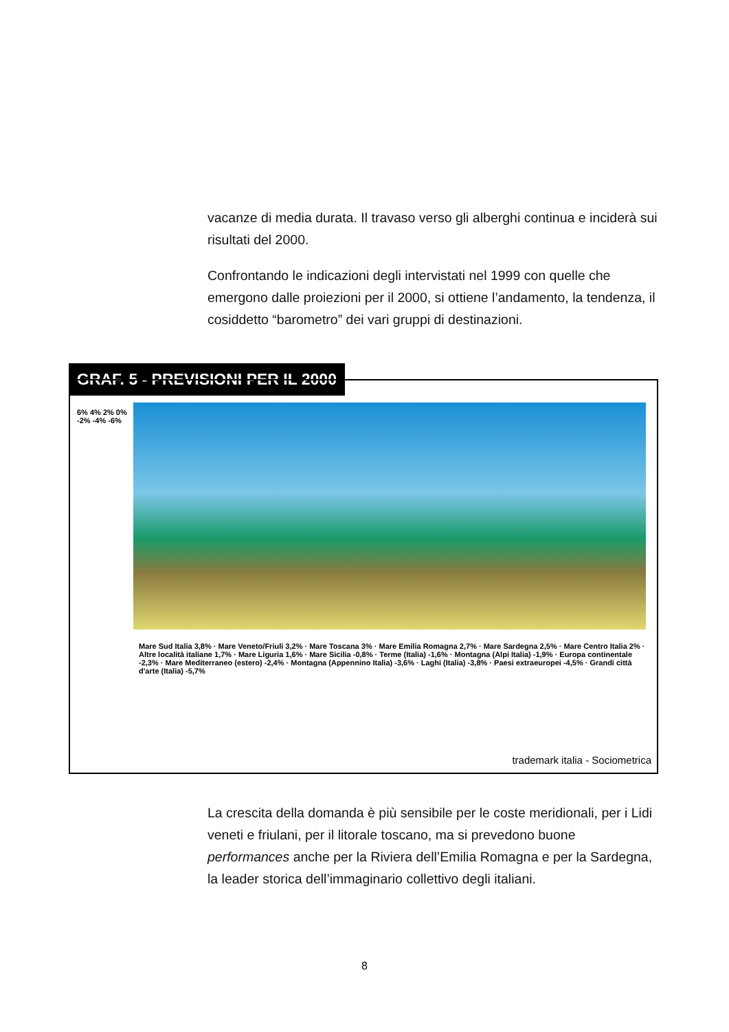vacanze di media durata. Il travaso verso gli alberghi continua e inciderà sui risultati del 2000.
Confrontando le indicazioni degli intervistati nel 1999 con quelle che emergono dalle proiezioni per il 2000, si ottiene l’andamento, la tendenza, il cosiddetto “barometro” dei vari gruppi di destinazioni.
GRAF. 5 - PREVISIONI PER IL 2000
6% 4% 2% 0% -2% -4% -6%
Mare Sud Italia 3,8% · Mare Veneto/Friuli 3,2% · Mare Toscana 3% · Mare Emilia Romagna 2,7% · Mare Sardegna 2,5% · Mare Centro Italia 2% · Altre località italiane 1,7% · Mare Liguria 1,6% · Mare Sicilia -0,8% · Terme (Italia) -1,6% · Montagna (Alpi Italia) -1,9% · Europa continentale -2,3% · Mare Mediterraneo (estero) -2,4% · Montagna (Appennino Italia) -3,6% · Laghi (Italia) -3,8% · Paesi extraeuropei -4,5% · Grandi città d'arte (Italia) -5,7%
trademark italia - Sociometrica
La crescita della domanda è più sensibile per le coste meridionali, per i Lidi veneti e friulani, per il litorale toscano, ma si prevedono buone performances anche per la Riviera dell’Emilia Romagna e per la Sardegna, la leader storica dell’immaginario collettivo degli italiani.
8